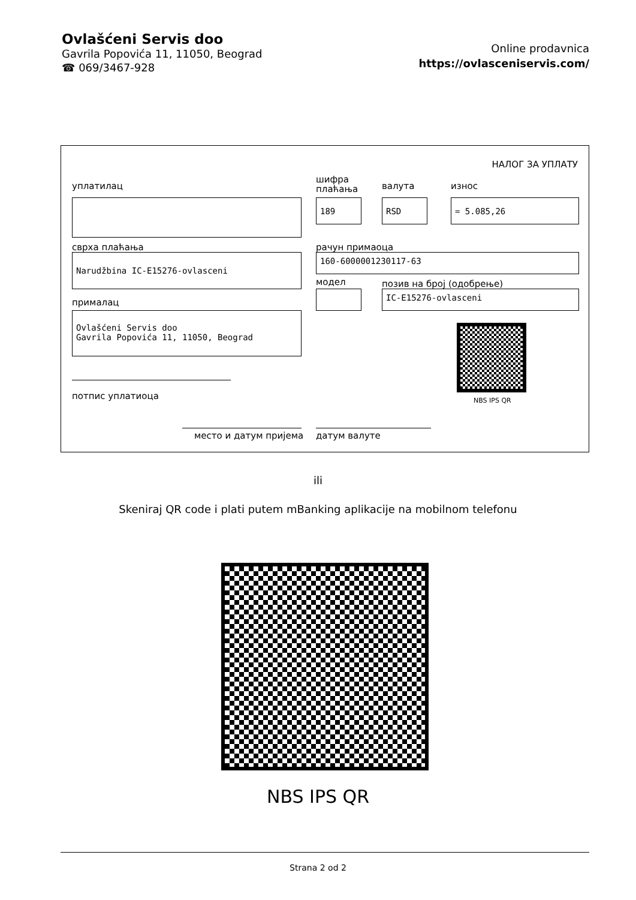Ovlašćeni Servis doo
Gavrila Popovića 11, 11050, Beograd
☎ 069/3467-928
Online prodavnica
https://ovlasceniservis.com/
НАЛОГ ЗА УПЛАТУ
уплатилац
шифра
плаћања
валута износ
189 RSD = 5.085,26
сврха плаћања рачун примаоца
Narudžbina IC-E15276-ovlasceni 160-6000001230117-63
модел позив на број (одобрење)
IC-E15276-ovlasceni
прималац
Ovlašćeni Servis doo
Gavrila Popovića 11, 11050, Beograd
NBS IPS QR
потпис уплатиоца
место и датум пријема датум валуте
ili
Skeniraj QR code i plati putem mBanking aplikacije na mobilnom telefonu
NBS IPS QR
Strana 2 od 2